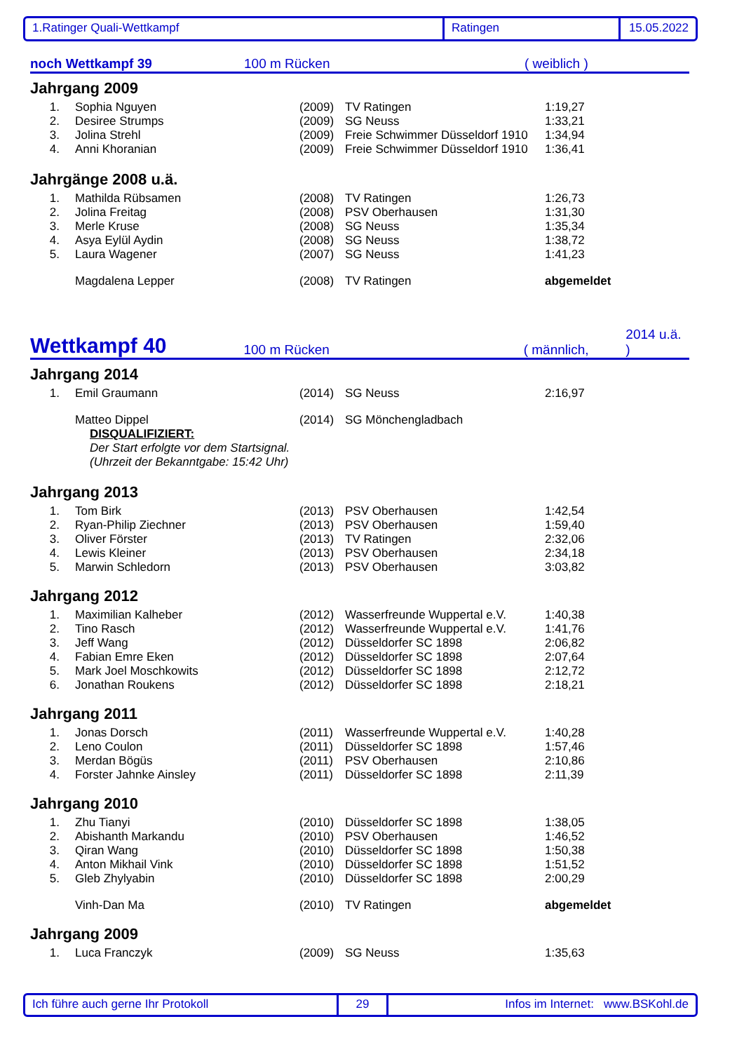1.Ratinger Quali-Wettkampf Ratingen 15.05.2022
noch Wettkampf 39
100 m Rücken
( weiblich )
Jahrgang 2009
| 1. | Sophia Nguyen | (2009) | TV Ratingen | 1:19,27 |
| 2. | Desiree Strumps | (2009) | SG Neuss | 1:33,21 |
| 3. | Jolina Strehl | (2009) | Freie Schwimmer Düsseldorf 1910 | 1:34,94 |
| 4. | Anni Khoranian | (2009) | Freie Schwimmer Düsseldorf 1910 | 1:36,41 |
Jahrgänge 2008 u.ä.
| 1. | Mathilda Rübsamen | (2008) | TV Ratingen | 1:26,73 |
| 2. | Jolina Freitag | (2008) | PSV Oberhausen | 1:31,30 |
| 3. | Merle Kruse | (2008) | SG Neuss | 1:35,34 |
| 4. | Asya Eylül Aydin | (2008) | SG Neuss | 1:38,72 |
| 5. | Laura Wagener | (2007) | SG Neuss | 1:41,23 |
| | Magdalena Lepper | (2008) | TV Ratingen | abgemeldet |
Wettkampf 40
100 m Rücken
( männlich,
2014 u.ä. )
Jahrgang 2014
| 1. | Emil Graumann | (2014) | SG Neuss | 2:16,97 |
| | Matteo Dippel | (2014) | SG Mönchengladbach | |
DISQUALIFIZIERT:
Der Start erfolgte vor dem Startsignal.
(Uhrzeit der Bekanntgabe: 15:42 Uhr)
Jahrgang 2013
| 1. | Tom Birk | (2013) | PSV Oberhausen | 1:42,54 |
| 2. | Ryan-Philip Ziechner | (2013) | PSV Oberhausen | 1:59,40 |
| 3. | Oliver Förster | (2013) | TV Ratingen | 2:32,06 |
| 4. | Lewis Kleiner | (2013) | PSV Oberhausen | 2:34,18 |
| 5. | Marwin Schledorn | (2013) | PSV Oberhausen | 3:03,82 |
Jahrgang 2012
| 1. | Maximilian Kalheber | (2012) | Wasserfreunde Wuppertal e.V. | 1:40,38 |
| 2. | Tino Rasch | (2012) | Wasserfreunde Wuppertal e.V. | 1:41,76 |
| 3. | Jeff Wang | (2012) | Düsseldorfer SC 1898 | 2:06,82 |
| 4. | Fabian Emre Eken | (2012) | Düsseldorfer SC 1898 | 2:07,64 |
| 5. | Mark Joel Moschkowits | (2012) | Düsseldorfer SC 1898 | 2:12,72 |
| 6. | Jonathan Roukens | (2012) | Düsseldorfer SC 1898 | 2:18,21 |
Jahrgang 2011
| 1. | Jonas Dorsch | (2011) | Wasserfreunde Wuppertal e.V. | 1:40,28 |
| 2. | Leno Coulon | (2011) | Düsseldorfer SC 1898 | 1:57,46 |
| 3. | Merdan Bögüs | (2011) | PSV Oberhausen | 2:10,86 |
| 4. | Forster Jahnke Ainsley | (2011) | Düsseldorfer SC 1898 | 2:11,39 |
Jahrgang 2010
| 1. | Zhu Tianyi | (2010) | Düsseldorfer SC 1898 | 1:38,05 |
| 2. | Abishanth Markandu | (2010) | PSV Oberhausen | 1:46,52 |
| 3. | Qiran Wang | (2010) | Düsseldorfer SC 1898 | 1:50,38 |
| 4. | Anton Mikhail Vink | (2010) | Düsseldorfer SC 1898 | 1:51,52 |
| 5. | Gleb Zhylyabin | (2010) | Düsseldorfer SC 1898 | 2:00,29 |
| | Vinh-Dan Ma | (2010) | TV Ratingen | abgemeldet |
Jahrgang 2009
| 1. | Luca Franczyk | (2009) | SG Neuss | 1:35,63 |
Ich führe auch gerne Ihr Protokoll 29 Infos im Internet: www.BSKohl.de